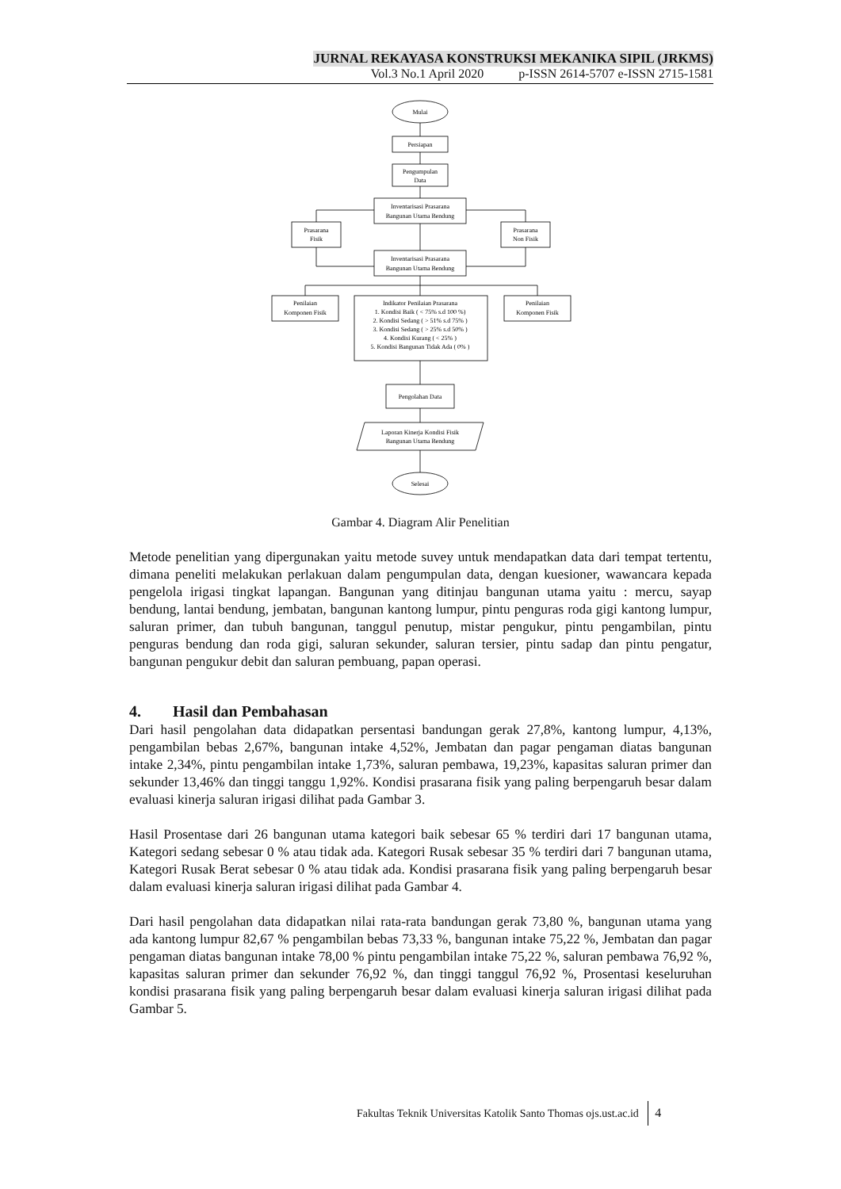JURNAL REKAYASA KONSTRUKSI MEKANIKA SIPIL (JRKMS)
Vol.3 No.1 April 2020 p-ISSN 2614-5707 e-ISSN 2715-1581
Mulai
Persiapan
Pengumpulan
Data
Inventarisasi Prasarana
Bangunan Utama Bendung
Prasarana
Fisik
Prasarana
Non Fisik
Inventarisasi Prasarana
Bangunan Utama Bendung
Penilaian
Komponen Fisik
Indikator Penilaian Prasarana
1. Kondisi Baik ( < 75% s.d 100 %)
2. Kondisi Sedang ( > 51% s.d 75% )
3. Kondisi Sedang ( > 25% s.d 50% )
4. Kondisi Kurang ( < 25% )
5. Kondisi Bangunan Tidak Ada ( 0% )
Penilaian
Komponen Fisik
Pengolahan Data
Laporan Kinerja Kondisi Fisik
Bangunan Utama Bendung
Selesai
Gambar 4. Diagram Alir Penelitian
Metode penelitian yang dipergunakan yaitu metode suvey untuk mendapatkan data dari tempat tertentu, dimana peneliti melakukan perlakuan dalam pengumpulan data, dengan kuesioner, wawancara kepada pengelola irigasi tingkat lapangan. Bangunan yang ditinjau bangunan utama yaitu : mercu, sayap bendung, lantai bendung, jembatan, bangunan kantong lumpur, pintu penguras roda gigi kantong lumpur, saluran primer, dan tubuh bangunan, tanggul penutup, mistar pengukur, pintu pengambilan, pintu penguras bendung dan roda gigi, saluran sekunder, saluran tersier, pintu sadap dan pintu pengatur, bangunan pengukur debit dan saluran pembuang, papan operasi.
4. Hasil dan Pembahasan
Dari hasil pengolahan data didapatkan persentasi bandungan gerak 27,8%, kantong lumpur, 4,13%, pengambilan bebas 2,67%, bangunan intake 4,52%, Jembatan dan pagar pengaman diatas bangunan intake 2,34%, pintu pengambilan intake 1,73%, saluran pembawa, 19,23%, kapasitas saluran primer dan sekunder 13,46% dan tinggi tanggu 1,92%. Kondisi prasarana fisik yang paling berpengaruh besar dalam evaluasi kinerja saluran irigasi dilihat pada Gambar 3.
Hasil Prosentase dari 26 bangunan utama kategori baik sebesar 65 % terdiri dari 17 bangunan utama, Kategori sedang sebesar 0 % atau tidak ada. Kategori Rusak sebesar 35 % terdiri dari 7 bangunan utama, Kategori Rusak Berat sebesar 0 % atau tidak ada. Kondisi prasarana fisik yang paling berpengaruh besar dalam evaluasi kinerja saluran irigasi dilihat pada Gambar 4.
Dari hasil pengolahan data didapatkan nilai rata-rata bandungan gerak 73,80 %, bangunan utama yang ada kantong lumpur 82,67 % pengambilan bebas 73,33 %, bangunan intake 75,22 %, Jembatan dan pagar pengaman diatas bangunan intake 78,00 % pintu pengambilan intake 75,22 %, saluran pembawa 76,92 %, kapasitas saluran primer dan sekunder 76,92 %, dan tinggi tanggul 76,92 %, Prosentasi keseluruhan kondisi prasarana fisik yang paling berpengaruh besar dalam evaluasi kinerja saluran irigasi dilihat pada Gambar 5.
Fakultas Teknik Universitas Katolik Santo Thomas ojs.ust.ac.id 4